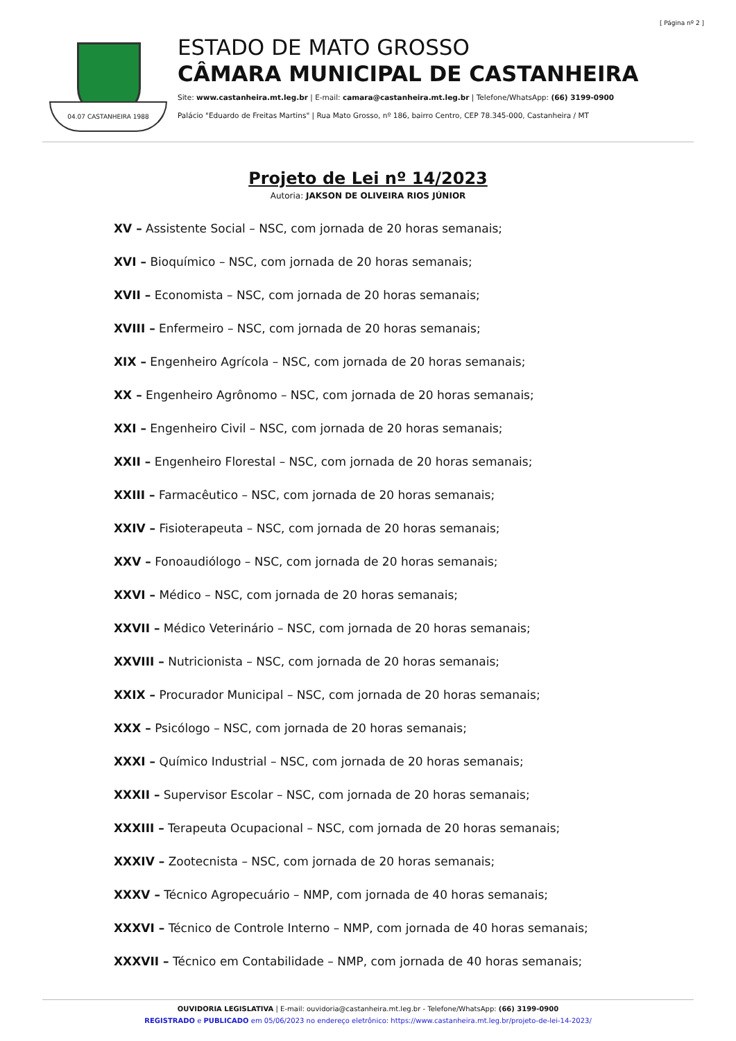[ Página nº 2 ]
04.07 CASTANHEIRA 1988
ESTADO DE MATO GROSSO
CÂMARA MUNICIPAL DE CASTANHEIRA
Site: www.castanheira.mt.leg.br | E-mail: camara@castanheira.mt.leg.br | Telefone/WhatsApp: (66) 3199-0900
Palácio "Eduardo de Freitas Martins" | Rua Mato Grosso, nº 186, bairro Centro, CEP 78.345-000, Castanheira / MT
Projeto de Lei nº 14/2023
Autoria: JAKSON DE OLIVEIRA RIOS JÚNIOR
XV – Assistente Social – NSC, com jornada de 20 horas semanais;
XVI – Bioquímico – NSC, com jornada de 20 horas semanais;
XVII – Economista – NSC, com jornada de 20 horas semanais;
XVIII – Enfermeiro – NSC, com jornada de 20 horas semanais;
XIX – Engenheiro Agrícola – NSC, com jornada de 20 horas semanais;
XX – Engenheiro Agrônomo – NSC, com jornada de 20 horas semanais;
XXI – Engenheiro Civil – NSC, com jornada de 20 horas semanais;
XXII – Engenheiro Florestal – NSC, com jornada de 20 horas semanais;
XXIII – Farmacêutico – NSC, com jornada de 20 horas semanais;
XXIV – Fisioterapeuta – NSC, com jornada de 20 horas semanais;
XXV – Fonoaudiólogo – NSC, com jornada de 20 horas semanais;
XXVI – Médico – NSC, com jornada de 20 horas semanais;
XXVII – Médico Veterinário – NSC, com jornada de 20 horas semanais;
XXVIII – Nutricionista – NSC, com jornada de 20 horas semanais;
XXIX – Procurador Municipal – NSC, com jornada de 20 horas semanais;
XXX – Psicólogo – NSC, com jornada de 20 horas semanais;
XXXI – Químico Industrial – NSC, com jornada de 20 horas semanais;
XXXII – Supervisor Escolar – NSC, com jornada de 20 horas semanais;
XXXIII – Terapeuta Ocupacional – NSC, com jornada de 20 horas semanais;
XXXIV – Zootecnista – NSC, com jornada de 20 horas semanais;
XXXV – Técnico Agropecuário – NMP, com jornada de 40 horas semanais;
XXXVI – Técnico de Controle Interno – NMP, com jornada de 40 horas semanais;
XXXVII – Técnico em Contabilidade – NMP, com jornada de 40 horas semanais;
OUVIDORIA LEGISLATIVA | E-mail: ouvidoria@castanheira.mt.leg.br - Telefone/WhatsApp: (66) 3199-0900
REGISTRADO e PUBLICADO em 05/06/2023 no endereço eletrônico: https://www.castanheira.mt.leg.br/projeto-de-lei-14-2023/